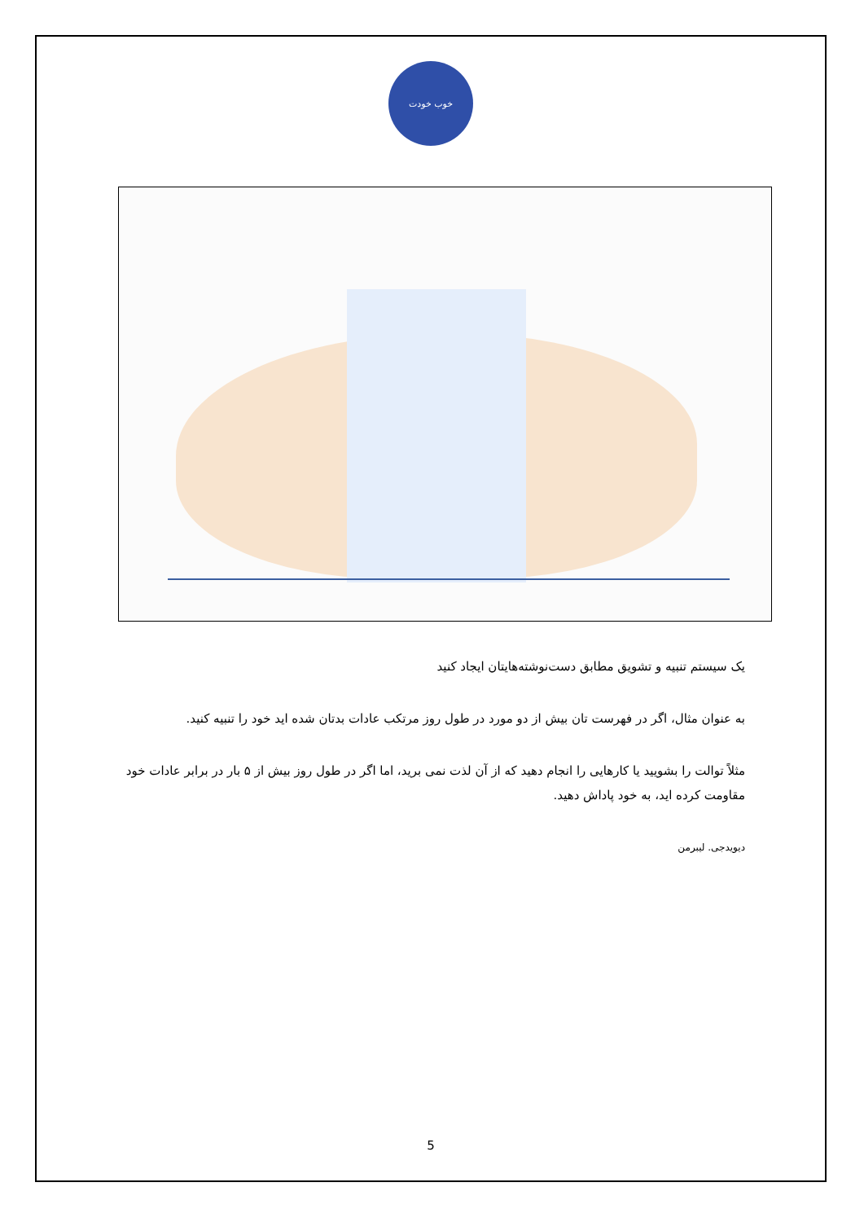خوب خودت
یک سیستم تنبیه و تشویق مطابق دست‌نوشته‌هایتان ایجاد کنید
به عنوان مثال، اگر در فهرست تان بیش از دو مورد در طول روز مرتکب عادات بدتان شده اید خود را تنبیه کنید.
مثلاً توالت را بشویید یا کارهایی را انجام دهید که از آن لذت نمی برید، اما اگر در طول روز بیش از ۵ بار در برابر عادات خود مقاومت کرده اید، به خود پاداش دهید.
دیویدجی. لیبرمن
5